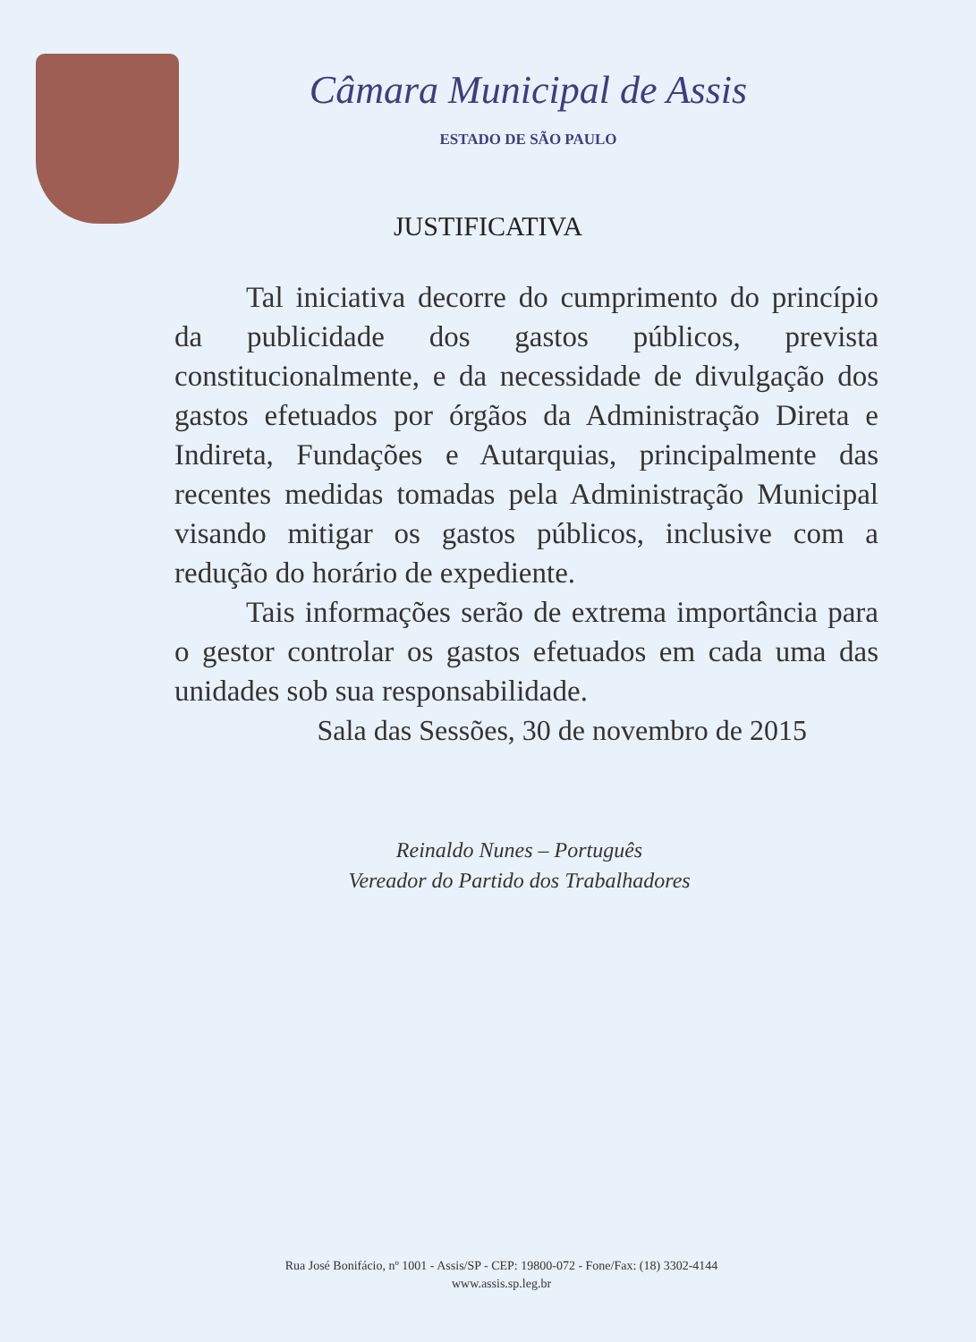Câmara Municipal de Assis
ESTADO DE SÃO PAULO
JUSTIFICATIVA
Tal iniciativa decorre do cumprimento do princípio da publicidade dos gastos públicos, prevista constitucionalmente, e da necessidade de divulgação dos gastos efetuados por órgãos da Administração Direta e Indireta, Fundações e Autarquias, principalmente das recentes medidas tomadas pela Administração Municipal visando mitigar os gastos públicos, inclusive com a redução do horário de expediente.
Tais informações serão de extrema importância para o gestor controlar os gastos efetuados em cada uma das unidades sob sua responsabilidade.
Sala das Sessões, 30 de novembro de 2015
Reinaldo Nunes – Português
Vereador do Partido dos Trabalhadores
Rua José Bonifácio, nº 1001 - Assis/SP - CEP: 19800-072 - Fone/Fax: (18) 3302-4144
www.assis.sp.leg.br